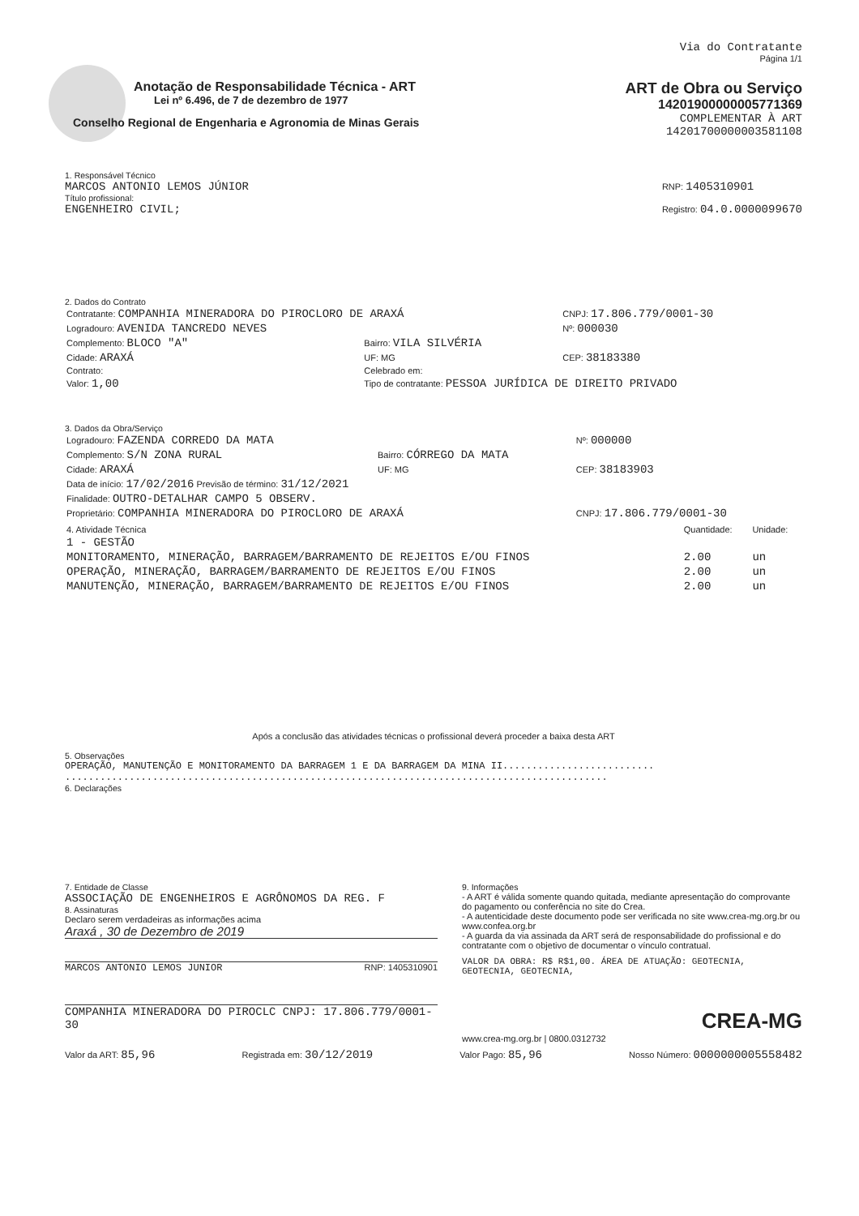Via do Contratante
Página 1/1
Anotação de Responsabilidade Técnica - ART
Lei nº 6.496, de 7 de dezembro de 1977
Conselho Regional de Engenharia e Agronomia de Minas Gerais
ART de Obra ou Serviço
14201900000005771369
COMPLEMENTAR À ART
14201700000003581108
1. Responsável Técnico
MARCOS ANTONIO LEMOS JÚNIOR
Título profissional:
ENGENHEIRO CIVIL;
RNP: 1405310901
Registro: 04.0.0000099670
2. Dados do Contrato
| Contratante: COMPANHIA MINERADORA DO PIROCLORO DE ARAXÁ | | CNPJ: 17.806.779/0001-30 |
| Logradouro: AVENIDA TANCREDO NEVES | | Nº: 000030 |
| Complemento: BLOCO "A" | Bairro: VILA SILVÉRIA | |
| Cidade: ARAXÁ | UF: MG | CEP: 38183380 |
| Contrato: | Celebrado em: | |
| Valor: 1,00 | Tipo de contratante: PESSOA JURÍDICA DE DIREITO PRIVADO | |
3. Dados da Obra/Serviço
| Logradouro: FAZENDA CORREDO DA MATA | | Nº: 000000 |
| Complemento: S/N ZONA RURAL | Bairro: CÓRREGO DA MATA | |
| Cidade: ARAXÁ | UF: MG | CEP: 38183903 |
| Data de início: 17/02/2016 Previsão de término: 31/12/2021 | | |
| Finalidade: OUTRO-DETALHAR CAMPO 5 OBSERV. | | |
| Proprietário: COMPANHIA MINERADORA DO PIROCLORO DE ARAXÁ | | CNPJ: 17.806.779/0001-30 |
| 4. Atividade Técnica | Quantidade: | Unidade: |
| --- | --- | --- |
| 1 - GESTÃO | | |
| MONITORAMENTO, MINERAÇÃO, BARRAGEM/BARRAMENTO DE REJEITOS E/OU FINOS | 2.00 | un |
| OPERAÇÃO, MINERAÇÃO, BARRAGEM/BARRAMENTO DE REJEITOS E/OU FINOS | 2.00 | un |
| MANUTENÇÃO, MINERAÇÃO, BARRAGEM/BARRAMENTO DE REJEITOS E/OU FINOS | 2.00 | un |
Após a conclusão das atividades técnicas o profissional deverá proceder a baixa desta ART
5. Observações
OPERAÇÃO, MANUTENÇÃO E MONITORAMENTO DA BARRAGEM 1 E DA BARRAGEM DA MINA II..........................
.............................................................................................
6. Declarações
7. Entidade de Classe
ASSOCIAÇÃO DE ENGENHEIROS E AGRÔNOMOS DA REG. F
8. Assinaturas
Declaro serem verdadeiras as informações acima
Araxá , 30 de Dezembro de 2019
MARCOS ANTONIO LEMOS JUNIOR RNP: 1405310901
COMPANHIA MINERADORA DO PIROCLC CNPJ: 17.806.779/0001-30
9. Informações
- A ART é válida somente quando quitada, mediante apresentação do comprovante do pagamento ou conferência no site do Crea.
- A autenticidade deste documento pode ser verificada no site www.crea-mg.org.br ou www.confea.org.br
- A guarda da via assinada da ART será de responsabilidade do profissional e do contratante com o objetivo de documentar o vínculo contratual.
VALOR DA OBRA: R$ R$1,00. ÁREA DE ATUAÇÃO: GEOTECNIA, GEOTECNIA, GEOTECNIA,
CREA-MG
www.crea-mg.org.br | 0800.0312732
Valor da ART: 85,96 Registrada em: 30/12/2019 Valor Pago: 85,96 Nosso Número: 0000000005558482